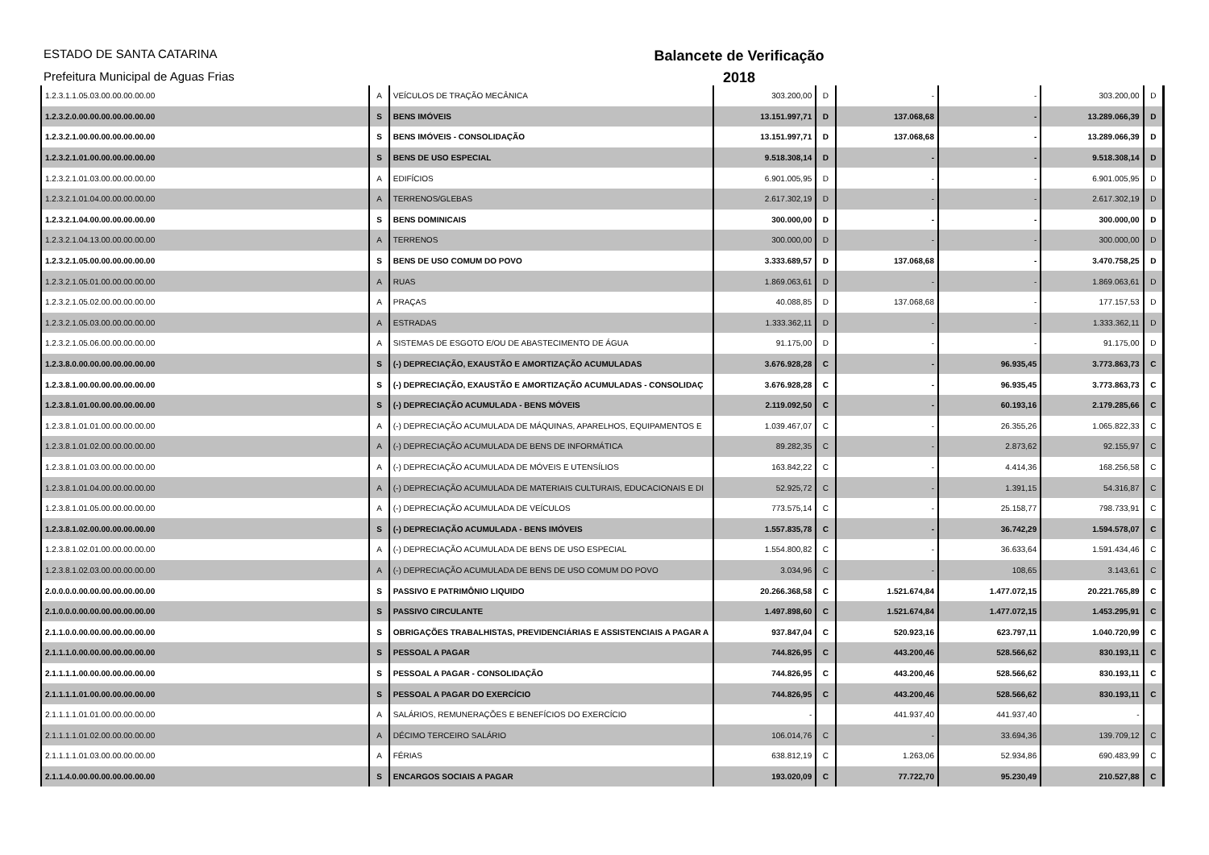ESTADO DE SANTA CATARINA
Prefeitura Municipal de Aguas Frias
Balancete de Verificação
2018
| 1.2.3.1.1.05.03.00.00.00.00.00 | A | VEÍCULOS DE TRAÇÃO MECÂNICA | 303.200,00 | D | - | - | 303.200,00 | D |
| 1.2.3.2.0.00.00.00.00.00.00.00 | S | BENS IMÓVEIS | 13.151.997,71 | D | 137.068,68 | - | 13.289.066,39 | D |
| 1.2.3.2.1.00.00.00.00.00.00.00 | S | BENS IMÓVEIS - CONSOLIDAÇÃO | 13.151.997,71 | D | 137.068,68 | - | 13.289.066,39 | D |
| 1.2.3.2.1.01.00.00.00.00.00.00 | S | BENS DE USO ESPECIAL | 9.518.308,14 | D | - | - | 9.518.308,14 | D |
| 1.2.3.2.1.01.03.00.00.00.00.00 | A | EDIFÍCIOS | 6.901.005,95 | D | - | - | 6.901.005,95 | D |
| 1.2.3.2.1.01.04.00.00.00.00.00 | A | TERRENOS/GLEBAS | 2.617.302,19 | D | - | - | 2.617.302,19 | D |
| 1.2.3.2.1.04.00.00.00.00.00.00 | S | BENS DOMINICAIS | 300.000,00 | D | - | - | 300.000,00 | D |
| 1.2.3.2.1.04.13.00.00.00.00.00 | A | TERRENOS | 300.000,00 | D | - | - | 300.000,00 | D |
| 1.2.3.2.1.05.00.00.00.00.00.00 | S | BENS DE USO COMUM DO POVO | 3.333.689,57 | D | 137.068,68 | - | 3.470.758,25 | D |
| 1.2.3.2.1.05.01.00.00.00.00.00 | A | RUAS | 1.869.063,61 | D | - | - | 1.869.063,61 | D |
| 1.2.3.2.1.05.02.00.00.00.00.00 | A | PRAÇAS | 40.088,85 | D | 137.068,68 | - | 177.157,53 | D |
| 1.2.3.2.1.05.03.00.00.00.00.00 | A | ESTRADAS | 1.333.362,11 | D | - | - | 1.333.362,11 | D |
| 1.2.3.2.1.05.06.00.00.00.00.00 | A | SISTEMAS DE ESGOTO E/OU DE ABASTECIMENTO DE ÁGUA | 91.175,00 | D | - | - | 91.175,00 | D |
| 1.2.3.8.0.00.00.00.00.00.00.00 | S | (-) DEPRECIAÇÃO, EXAUSTÃO E AMORTIZAÇÃO ACUMULADAS | 3.676.928,28 | C | - | 96.935,45 | 3.773.863,73 | C |
| 1.2.3.8.1.00.00.00.00.00.00.00 | S | (-) DEPRECIAÇÃO, EXAUSTÃO E AMORTIZAÇÃO ACUMULADAS - CONSOLIDAÇ | 3.676.928,28 | C | - | 96.935,45 | 3.773.863,73 | C |
| 1.2.3.8.1.01.00.00.00.00.00.00 | S | (-) DEPRECIAÇÃO ACUMULADA - BENS MÓVEIS | 2.119.092,50 | C | - | 60.193,16 | 2.179.285,66 | C |
| 1.2.3.8.1.01.01.00.00.00.00.00 | A | (-) DEPRECIAÇÃO ACUMULADA DE MÁQUINAS, APARELHOS, EQUIPAMENTOS E | 1.039.467,07 | C | - | 26.355,26 | 1.065.822,33 | C |
| 1.2.3.8.1.01.02.00.00.00.00.00 | A | (-) DEPRECIAÇÃO ACUMULADA DE BENS DE INFORMÁTICA | 89.282,35 | C | - | 2.873,62 | 92.155,97 | C |
| 1.2.3.8.1.01.03.00.00.00.00.00 | A | (-) DEPRECIAÇÃO ACUMULADA DE MÓVEIS E UTENSÍLIOS | 163.842,22 | C | - | 4.414,36 | 168.256,58 | C |
| 1.2.3.8.1.01.04.00.00.00.00.00 | A | (-) DEPRECIAÇÃO ACUMULADA DE MATERIAIS CULTURAIS, EDUCACIONAIS E DI | 52.925,72 | C | - | 1.391,15 | 54.316,87 | C |
| 1.2.3.8.1.01.05.00.00.00.00.00 | A | (-) DEPRECIAÇÃO ACUMULADA DE VEÍCULOS | 773.575,14 | C | - | 25.158,77 | 798.733,91 | C |
| 1.2.3.8.1.02.00.00.00.00.00.00 | S | (-) DEPRECIAÇÃO ACUMULADA - BENS IMÓVEIS | 1.557.835,78 | C | - | 36.742,29 | 1.594.578,07 | C |
| 1.2.3.8.1.02.01.00.00.00.00.00 | A | (-) DEPRECIAÇÃO ACUMULADA DE BENS DE USO ESPECIAL | 1.554.800,82 | C | - | 36.633,64 | 1.591.434,46 | C |
| 1.2.3.8.1.02.03.00.00.00.00.00 | A | (-) DEPRECIAÇÃO ACUMULADA DE BENS DE USO COMUM DO POVO | 3.034,96 | C | - | 108,65 | 3.143,61 | C |
| 2.0.0.0.0.00.00.00.00.00.00.00 | S | PASSIVO E PATRIMÔNIO LIQUIDO | 20.266.368,58 | C | 1.521.674,84 | 1.477.072,15 | 20.221.765,89 | C |
| 2.1.0.0.0.00.00.00.00.00.00.00 | S | PASSIVO CIRCULANTE | 1.497.898,60 | C | 1.521.674,84 | 1.477.072,15 | 1.453.295,91 | C |
| 2.1.1.0.0.00.00.00.00.00.00.00 | S | OBRIGAÇÕES TRABALHISTAS, PREVIDENCIÁRIAS E ASSISTENCIAIS A PAGAR A | 937.847,04 | C | 520.923,16 | 623.797,11 | 1.040.720,99 | C |
| 2.1.1.1.0.00.00.00.00.00.00.00 | S | PESSOAL A PAGAR | 744.826,95 | C | 443.200,46 | 528.566,62 | 830.193,11 | C |
| 2.1.1.1.1.00.00.00.00.00.00.00 | S | PESSOAL A PAGAR - CONSOLIDAÇÃO | 744.826,95 | C | 443.200,46 | 528.566,62 | 830.193,11 | C |
| 2.1.1.1.1.01.00.00.00.00.00.00 | S | PESSOAL A PAGAR DO EXERCÍCIO | 744.826,95 | C | 443.200,46 | 528.566,62 | 830.193,11 | C |
| 2.1.1.1.1.01.01.00.00.00.00.00 | A | SALÁRIOS, REMUNERAÇÕES E BENEFÍCIOS DO EXERCÍCIO | - | | 441.937,40 | 441.937,40 | - | |
| 2.1.1.1.1.01.02.00.00.00.00.00 | A | DÉCIMO TERCEIRO SALÁRIO | 106.014,76 | C | - | 33.694,36 | 139.709,12 | C |
| 2.1.1.1.1.01.03.00.00.00.00.00 | A | FÉRIAS | 638.812,19 | C | 1.263,06 | 52.934,86 | 690.483,99 | C |
| 2.1.1.4.0.00.00.00.00.00.00.00 | S | ENCARGOS SOCIAIS A PAGAR | 193.020,09 | C | 77.722,70 | 95.230,49 | 210.527,88 | C |